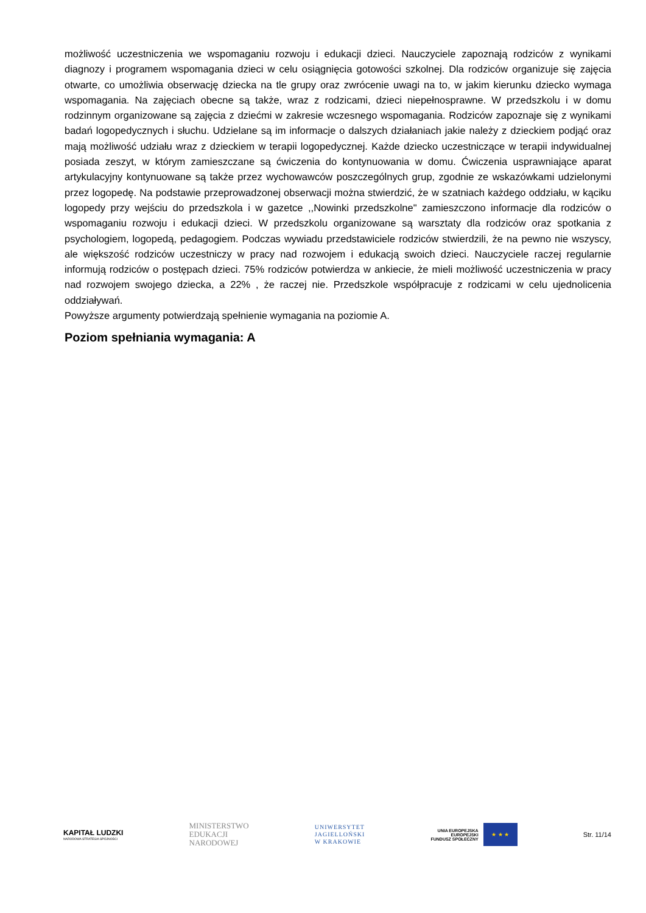możliwość uczestniczenia we wspomaganiu rozwoju i edukacji dzieci. Nauczyciele zapoznają rodziców z wynikami diagnozy i programem wspomagania dzieci w celu osiągnięcia gotowości szkolnej. Dla rodziców organizuje się zajęcia otwarte, co umożliwia obserwację dziecka na tle grupy oraz zwrócenie uwagi na to, w jakim kierunku dziecko wymaga wspomagania. Na zajęciach obecne są także, wraz z rodzicami, dzieci niepełnosprawne. W przedszkolu i w domu rodzinnym organizowane są zajęcia z dziećmi w zakresie wczesnego wspomagania. Rodziców zapoznaje się z wynikami badań logopedycznych i słuchu. Udzielane są im informacje o dalszych działaniach jakie należy z dzieckiem podjąć oraz mają możliwość udziału wraz z dzieckiem w terapii logopedycznej. Każde dziecko uczestniczące w terapii indywidualnej posiada zeszyt, w którym zamieszczane są ćwiczenia do kontynuowania w domu. Ćwiczenia usprawniające aparat artykulacyjny kontynuowane są także przez wychowawców poszczególnych grup, zgodnie ze wskazówkami udzielonymi przez logopedę. Na podstawie przeprowadzonej obserwacji można stwierdzić, że w szatniach każdego oddziału, w kąciku logopedy przy wejściu do przedszkola i w gazetce ,,Nowinki przedszkolne" zamieszczono informacje dla rodziców o wspomaganiu rozwoju i edukacji dzieci. W przedszkolu organizowane są warsztaty dla rodziców oraz spotkania z psychologiem, logopedą, pedagogiem. Podczas wywiadu przedstawiciele rodziców stwierdzili, że na pewno nie wszyscy, ale większość rodziców uczestniczy w pracy nad rozwojem i edukacją swoich dzieci. Nauczyciele raczej regularnie informują rodziców o postępach dzieci. 75% rodziców potwierdza w ankiecie, że mieli możliwość uczestniczenia w pracy nad rozwojem swojego dziecka, a 22% , że raczej nie. Przedszkole współpracuje z rodzicami w celu ujednolicenia oddziaływań.
Powyższe argumenty potwierdzają spełnienie wymagania na poziomie A.
Poziom spełniania wymagania: A
KAPITAŁ LUDZKI
NARODOWA STRATEGIA SPÓJNOŚCI
MINISTERSTWO
EDUKACJI
NARODOWEJ
UNIWERSYTET
JAGIELLOŃSKI
W KRAKOWIE
UNIA EUROPEJSKA
EUROPEJSKI
FUNDUSZ SPOŁECZNY
★ ★ ★
Str. 11/14